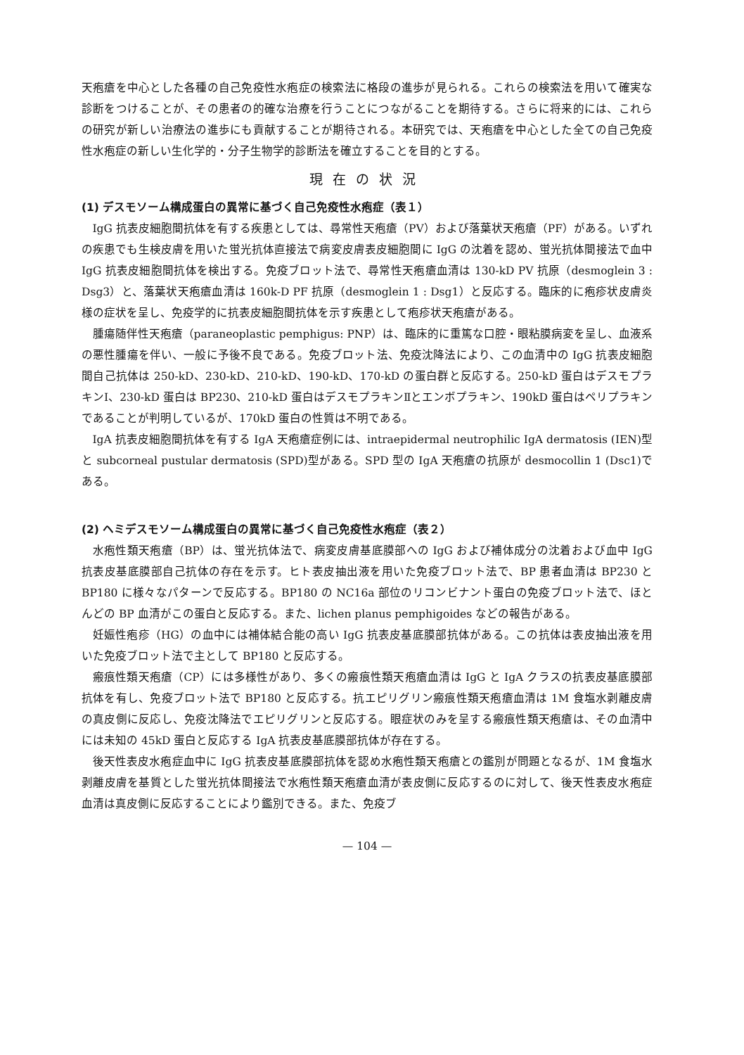天疱瘡を中心とした各種の自己免疫性水疱症の検索法に格段の進歩が見られる。これらの検索法を用いて確実な診断をつけることが、その患者の的確な治療を行うことにつながることを期待する。さらに将来的には、これらの研究が新しい治療法の進歩にも貢献することが期待される。本研究では、天疱瘡を中心とした全ての自己免疫性水疱症の新しい生化学的・分子生物学的診断法を確立することを目的とする。
現在の状況
(1) デスモソーム構成蛋白の異常に基づく自己免疫性水疱症（表１）
IgG 抗表皮細胞間抗体を有する疾患としては、尋常性天疱瘡（PV）および落葉状天疱瘡（PF）がある。いずれの疾患でも生検皮膚を用いた蛍光抗体直接法で病変皮膚表皮細胞間に IgG の沈着を認め、蛍光抗体間接法で血中 IgG 抗表皮細胞間抗体を検出する。免疫ブロット法で、尋常性天疱瘡血清は 130-kD PV 抗原（desmoglein 3 : Dsg3）と、落葉状天疱瘡血清は 160k-D PF 抗原（desmoglein 1 : Dsg1）と反応する。臨床的に疱疹状皮膚炎様の症状を呈し、免疫学的に抗表皮細胞間抗体を示す疾患として疱疹状天疱瘡がある。
腫瘍随伴性天疱瘡（paraneoplastic pemphigus: PNP）は、臨床的に重篤な口腔・眼粘膜病変を呈し、血液系の悪性腫瘍を伴い、一般に予後不良である。免疫ブロット法、免疫沈降法により、この血清中の IgG 抗表皮細胞間自己抗体は 250-kD、230-kD、210-kD、190-kD、170-kD の蛋白群と反応する。250-kD 蛋白はデスモプラキンⅠ、230-kD 蛋白は BP230、210-kD 蛋白はデスモプラキンⅡとエンボプラキン、190kD 蛋白はペリプラキンであることが判明しているが、170kD 蛋白の性質は不明である。
IgA 抗表皮細胞間抗体を有する IgA 天疱瘡症例には、intraepidermal neutrophilic IgA dermatosis (IEN)型と subcorneal pustular dermatosis (SPD)型がある。SPD 型の IgA 天疱瘡の抗原が desmocollin 1 (Dsc1)である。
(2) ヘミデスモソーム構成蛋白の異常に基づく自己免疫性水疱症（表２）
水疱性類天疱瘡（BP）は、蛍光抗体法で、病変皮膚基底膜部への IgG および補体成分の沈着および血中 IgG 抗表皮基底膜部自己抗体の存在を示す。ヒト表皮抽出液を用いた免疫ブロット法で、BP 患者血清は BP230 と BP180 に様々なパターンで反応する。BP180 の NC16a 部位のリコンビナント蛋白の免疫ブロット法で、ほとんどの BP 血清がこの蛋白と反応する。また、lichen planus pemphigoides などの報告がある。
妊娠性疱疹（HG）の血中には補体結合能の高い IgG 抗表皮基底膜部抗体がある。この抗体は表皮抽出液を用いた免疫ブロット法で主として BP180 と反応する。
瘢痕性類天疱瘡（CP）には多様性があり、多くの瘢痕性類天疱瘡血清は IgG と IgA クラスの抗表皮基底膜部抗体を有し、免疫ブロット法で BP180 と反応する。抗エピリグリン瘢痕性類天疱瘡血清は 1M 食塩水剥離皮膚の真皮側に反応し、免疫沈降法でエピリグリンと反応する。眼症状のみを呈する瘢痕性類天疱瘡は、その血清中には未知の 45kD 蛋白と反応する IgA 抗表皮基底膜部抗体が存在する。
後天性表皮水疱症血中に IgG 抗表皮基底膜部抗体を認め水疱性類天疱瘡との鑑別が問題となるが、1M 食塩水剥離皮膚を基質とした蛍光抗体間接法で水疱性類天疱瘡血清が表皮側に反応するのに対して、後天性表皮水疱症血清は真皮側に反応することにより鑑別できる。また、免疫ブ
— 104 —